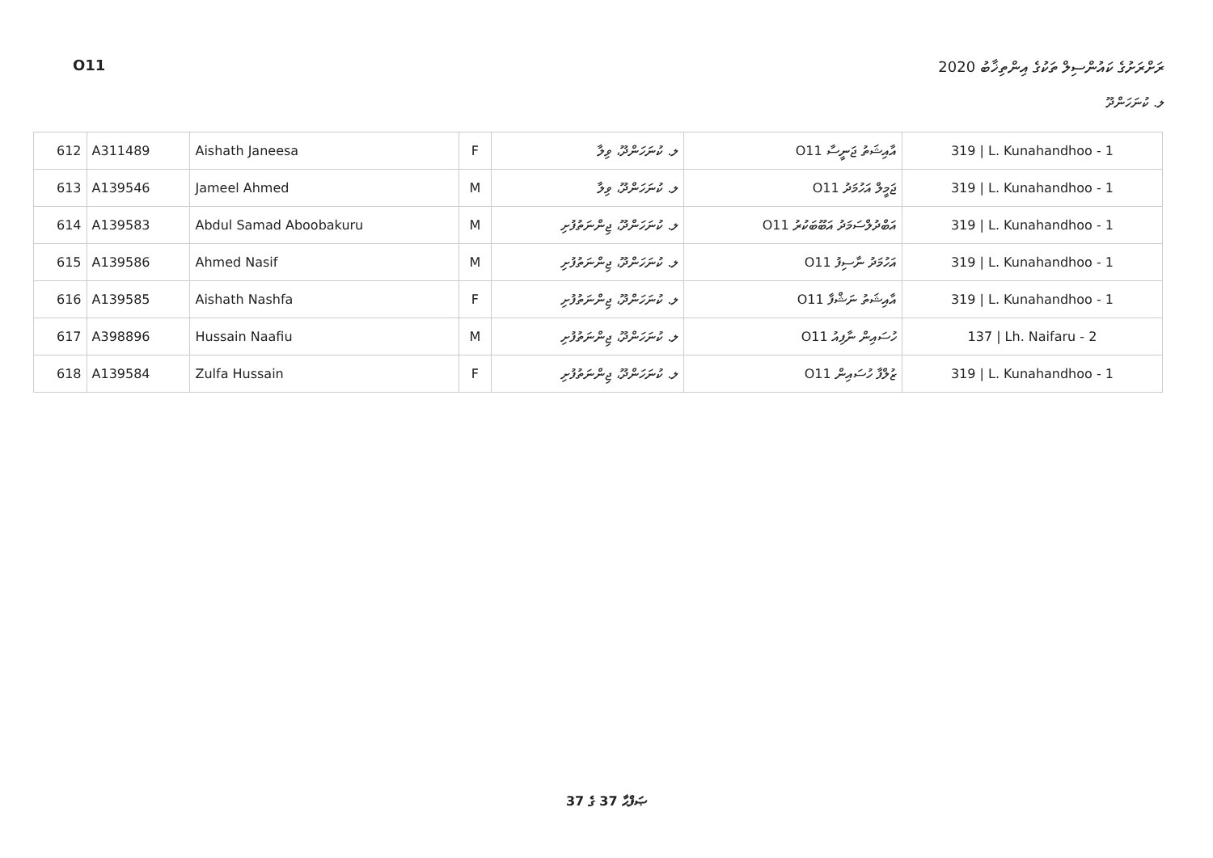O11 ރަށްރަށުގެ ކައުންސިލް ތަކުގެ އިންތިޚާބު 2020
ލ. ކުނަހަންދޫ
| 612 | A311489 | Aishath Janeesa | F | ލ. ކުނަހަންދޫ، ވިލާ | އާއިޝަތު ޖަނީސާ O11 | 319 / L. Kunahandhoo - 1 |
| 613 | A139546 | Jameel Ahmed | M | ލ. ކުނަހަންދޫ، ވިލާ | ޖަމީލް އަހުމަދު O11 | 319 / L. Kunahandhoo - 1 |
| 614 | A139583 | Abdul Samad Aboobakuru | M | ލ. ކުނަހަންދޫ، ޖިންނަތުފުށި | އަބްދުލްސަމަދު އަބޫބަކުރު O11 | 319 / L. Kunahandhoo - 1 |
| 615 | A139586 | Ahmed Nasif | M | ލ. ކުނަހަންދޫ، ޖިންނަތުފުށި | އަހުމަދު ނާސިފު O11 | 319 / L. Kunahandhoo - 1 |
| 616 | A139585 | Aishath Nashfa | F | ލ. ކުނަހަންދޫ، ޖިންނަތުފުށި | އާއިޝަތު ނަޝްފާ O11 | 319 / L. Kunahandhoo - 1 |
| 617 | A398896 | Hussain Naafiu | M | ލ. ކުނަހަންދޫ، ޖިންނަތުފުށި | ހުސައިން ނާފިއު O11 | 137 / Lh. Naifaru - 2 |
| 618 | A139584 | Zulfa Hussain | F | ލ. ކުނަހަންދޫ، ޖިންނަތުފުށި | ޒުލްފާ ހުސައިން O11 | 319 / L. Kunahandhoo - 1 |
37 ގެ 37 ޞަފްޙާ